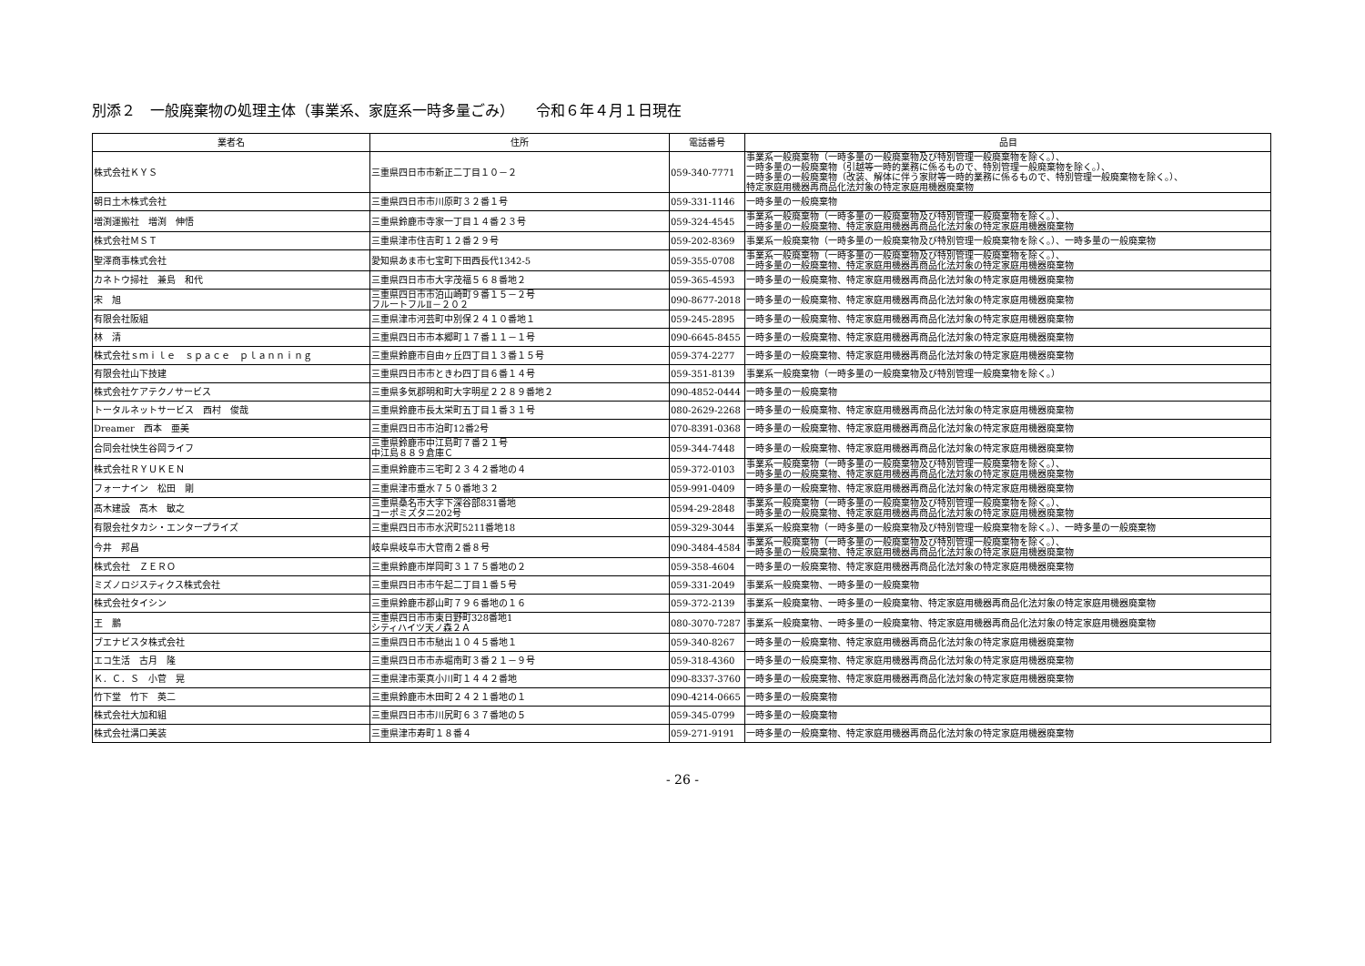別添２　一般廃棄物の処理主体（事業系、家庭系一時多量ごみ）　　令和６年４月１日現在
| 業者名 | 住所 | 電話番号 | 品目 |
| --- | --- | --- | --- |
| 株式会社ＫＹＳ | 三重県四日市市新正二丁目１０－２ | 059-340-7771 | 事業系一般廃棄物（一時多量の一般廃棄物及び特別管理一般廃棄物を除く。）、 一時多量の一般廃棄物（引越等一時的業務に係るもので、特別管理一般廃棄物を除く。）、 一時多量の一般廃棄物（改装、解体に伴う家財等一時的業務に係るもので、特別管理一般廃棄物を除く。）、 特定家庭用機器再商品化法対象の特定家庭用機器廃棄物 |
| 朝日土木株式会社 | 三重県四日市市川原町３２番１号 | 059-331-1146 | 一時多量の一般廃棄物 |
| 増渕運搬社 増渕 伸悟 | 三重県鈴鹿市寺家一丁目１４番２３号 | 059-324-4545 | 事業系一般廃棄物（一時多量の一般廃棄物及び特別管理一般廃棄物を除く。）、 一時多量の一般廃棄物、特定家庭用機器再商品化法対象の特定家庭用機器廃棄物 |
| 株式会社ＭＳＴ | 三重県津市住吉町１２番２９号 | 059-202-8369 | 事業系一般廃棄物（一時多量の一般廃棄物及び特別管理一般廃棄物を除く。）、一時多量の一般廃棄物 |
| 聖澤商事株式会社 | 愛知県あま市七宝町下田西長代1342-5 | 059-355-0708 | 事業系一般廃棄物（一時多量の一般廃棄物及び特別管理一般廃棄物を除く。）、 一時多量の一般廃棄物、特定家庭用機器再商品化法対象の特定家庭用機器廃棄物 |
| カネトウ掃社 兼島 和代 | 三重県四日市市大字茂福５６８番地２ | 059-365-4593 | 一時多量の一般廃棄物、特定家庭用機器再商品化法対象の特定家庭用機器廃棄物 |
| 宋 旭 | 三重県四日市市泊山崎町９番１５－２号 フルートフルⅡ－２０２ | 090-8677-2018 | 一時多量の一般廃棄物、特定家庭用機器再商品化法対象の特定家庭用機器廃棄物 |
| 有限会社阪組 | 三重県津市河芸町中別保２４１０番地１ | 059-245-2895 | 一時多量の一般廃棄物、特定家庭用機器再商品化法対象の特定家庭用機器廃棄物 |
| 林 清 | 三重県四日市市本郷町１７番１１－１号 | 090-6645-8455 | 一時多量の一般廃棄物、特定家庭用機器再商品化法対象の特定家庭用機器廃棄物 |
| 株式会社ｓｍｉｌｅ ｓｐａｃｅ ｐｌａｎｎｉｎｇ | 三重県鈴鹿市自由ヶ丘四丁目１３番１５号 | 059-374-2277 | 一時多量の一般廃棄物、特定家庭用機器再商品化法対象の特定家庭用機器廃棄物 |
| 有限会社山下技建 | 三重県四日市市ときわ四丁目６番１４号 | 059-351-8139 | 事業系一般廃棄物（一時多量の一般廃棄物及び特別管理一般廃棄物を除く。） |
| 株式会社ケアテクノサービス | 三重県多気郡明和町大字明星２２８９番地２ | 090-4852-0444 | 一時多量の一般廃棄物 |
| トータルネットサービス 西村 俊哉 | 三重県鈴鹿市長太栄町五丁目１番３１号 | 080-2629-2268 | 一時多量の一般廃棄物、特定家庭用機器再商品化法対象の特定家庭用機器廃棄物 |
| Dreamer 西本 亜美 | 三重県四日市市泊町12番2号 | 070-8391-0368 | 一時多量の一般廃棄物、特定家庭用機器再商品化法対象の特定家庭用機器廃棄物 |
| 合同会社快生谷岡ライフ | 三重県鈴鹿市中江島町７番２１号 中江島８８９倉庫Ｃ | 059-344-7448 | 一時多量の一般廃棄物、特定家庭用機器再商品化法対象の特定家庭用機器廃棄物 |
| 株式会社ＲＹＵＫＥＮ | 三重県鈴鹿市三宅町２３４２番地の４ | 059-372-0103 | 事業系一般廃棄物（一時多量の一般廃棄物及び特別管理一般廃棄物を除く。）、 一時多量の一般廃棄物、特定家庭用機器再商品化法対象の特定家庭用機器廃棄物 |
| フォーナイン 松田 剛 | 三重県津市垂水７５０番地３２ | 059-991-0409 | 一時多量の一般廃棄物、特定家庭用機器再商品化法対象の特定家庭用機器廃棄物 |
| 髙木建設 髙木 敏之 | 三重県桑名市大字下深谷部831番地 コーポミズタニ202号 | 0594-29-2848 | 事業系一般廃棄物（一時多量の一般廃棄物及び特別管理一般廃棄物を除く。）、 一時多量の一般廃棄物、特定家庭用機器再商品化法対象の特定家庭用機器廃棄物 |
| 有限会社タカシ・エンタープライズ | 三重県四日市市水沢町5211番地18 | 059-329-3044 | 事業系一般廃棄物（一時多量の一般廃棄物及び特別管理一般廃棄物を除く。）、一時多量の一般廃棄物 |
| 今井 邦昌 | 岐阜県岐阜市大菅南２番８号 | 090-3484-4584 | 事業系一般廃棄物（一時多量の一般廃棄物及び特別管理一般廃棄物を除く。）、 一時多量の一般廃棄物、特定家庭用機器再商品化法対象の特定家庭用機器廃棄物 |
| 株式会社 ＺＥＲＯ | 三重県鈴鹿市岸岡町３１７５番地の２ | 059-358-4604 | 一時多量の一般廃棄物、特定家庭用機器再商品化法対象の特定家庭用機器廃棄物 |
| ミズノロジスティクス株式会社 | 三重県四日市市午起二丁目１番５号 | 059-331-2049 | 事業系一般廃棄物、一時多量の一般廃棄物 |
| 株式会社タイシン | 三重県鈴鹿市郡山町７９６番地の１６ | 059-372-2139 | 事業系一般廃棄物、一時多量の一般廃棄物、特定家庭用機器再商品化法対象の特定家庭用機器廃棄物 |
| 王 鵬 | 三重県四日市市東日野町328番地1 シティハイツ天ノ森２Ａ | 080-3070-7287 | 事業系一般廃棄物、一時多量の一般廃棄物、特定家庭用機器再商品化法対象の特定家庭用機器廃棄物 |
| ブエナビスタ株式会社 | 三重県四日市市馳出１０４５番地１ | 059-340-8267 | 一時多量の一般廃棄物、特定家庭用機器再商品化法対象の特定家庭用機器廃棄物 |
| エコ生活 古月 隆 | 三重県四日市市赤堀南町３番２１－９号 | 059-318-4360 | 一時多量の一般廃棄物、特定家庭用機器再商品化法対象の特定家庭用機器廃棄物 |
| Ｋ．Ｃ．Ｓ 小菅 晃 | 三重県津市栗真小川町１４４２番地 | 090-8337-3760 | 一時多量の一般廃棄物、特定家庭用機器再商品化法対象の特定家庭用機器廃棄物 |
| 竹下堂 竹下 英二 | 三重県鈴鹿市木田町２４２１番地の１ | 090-4214-0665 | 一時多量の一般廃棄物 |
| 株式会社大加和組 | 三重県四日市市川尻町６３７番地の５ | 059-345-0799 | 一時多量の一般廃棄物 |
| 株式会社溝口美装 | 三重県津市寿町１８番４ | 059-271-9191 | 一時多量の一般廃棄物、特定家庭用機器再商品化法対象の特定家庭用機器廃棄物 |
- 26 -